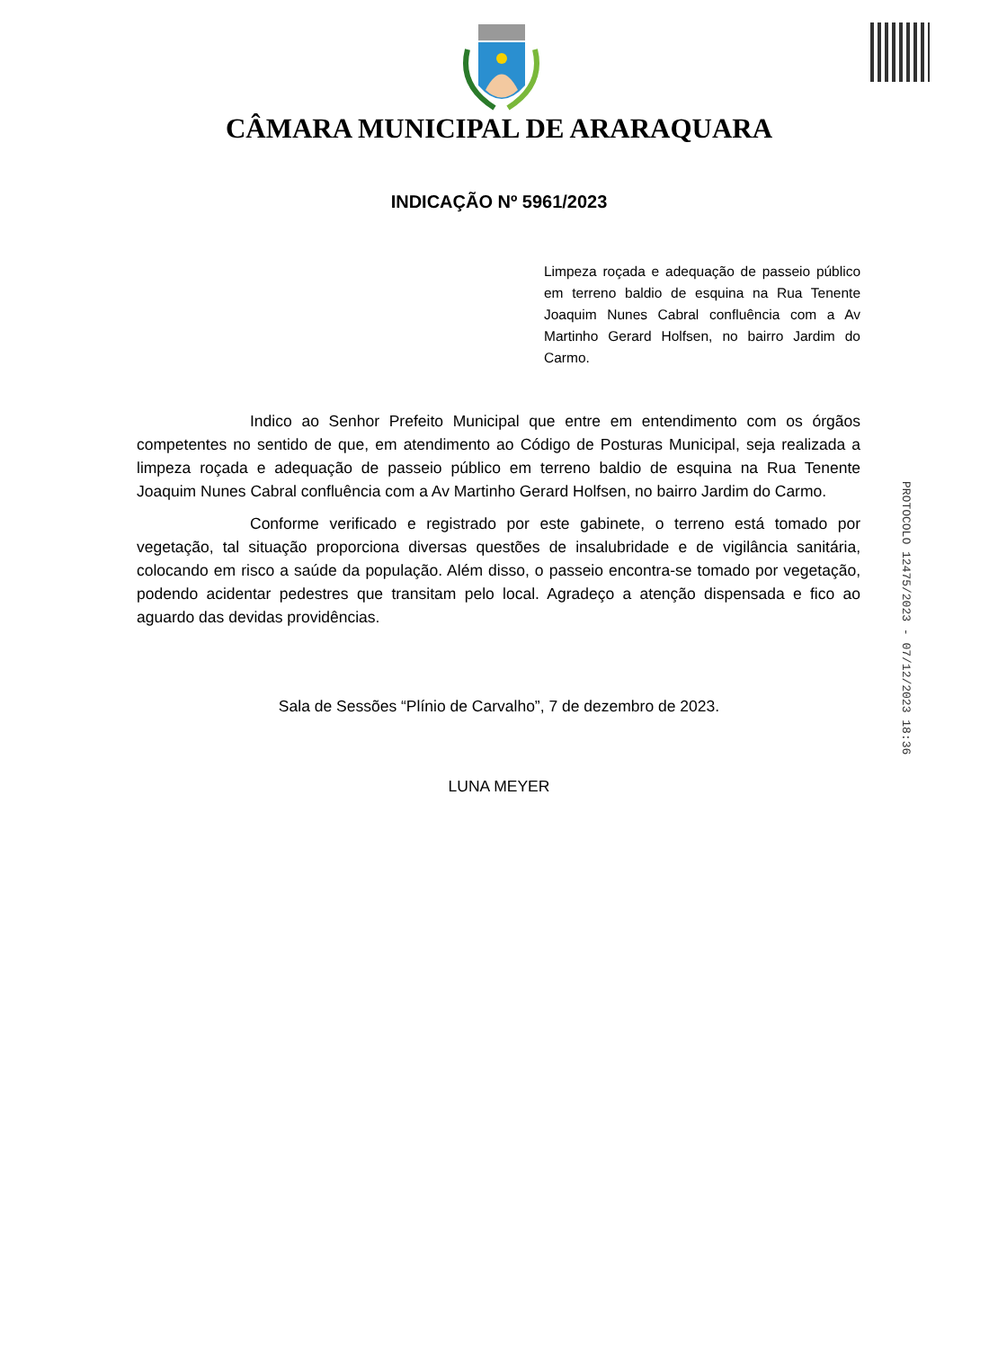CÂMARA MUNICIPAL DE ARARAQUARA
INDICAÇÃO Nº 5961/2023
Limpeza roçada e adequação de passeio público em terreno baldio de esquina na Rua Tenente Joaquim Nunes Cabral confluência com a Av Martinho Gerard Holfsen, no bairro Jardim do Carmo.
Indico ao Senhor Prefeito Municipal que entre em entendimento com os órgãos competentes no sentido de que, em atendimento ao Código de Posturas Municipal, seja realizada a limpeza roçada e adequação de passeio público em terreno baldio de esquina na Rua Tenente Joaquim Nunes Cabral confluência com a Av Martinho Gerard Holfsen, no bairro Jardim do Carmo.
Conforme verificado e registrado por este gabinete, o terreno está tomado por vegetação, tal situação proporciona diversas questões de insalubridade e de vigilância sanitária, colocando em risco a saúde da população. Além disso, o passeio encontra-se tomado por vegetação, podendo acidentar pedestres que transitam pelo local. Agradeço a atenção dispensada e fico ao aguardo das devidas providências.
Sala de Sessões “Plínio de Carvalho”, 7 de dezembro de 2023.
LUNA MEYER
PROTOCOLO 12475/2023 - 07/12/2023 18:36